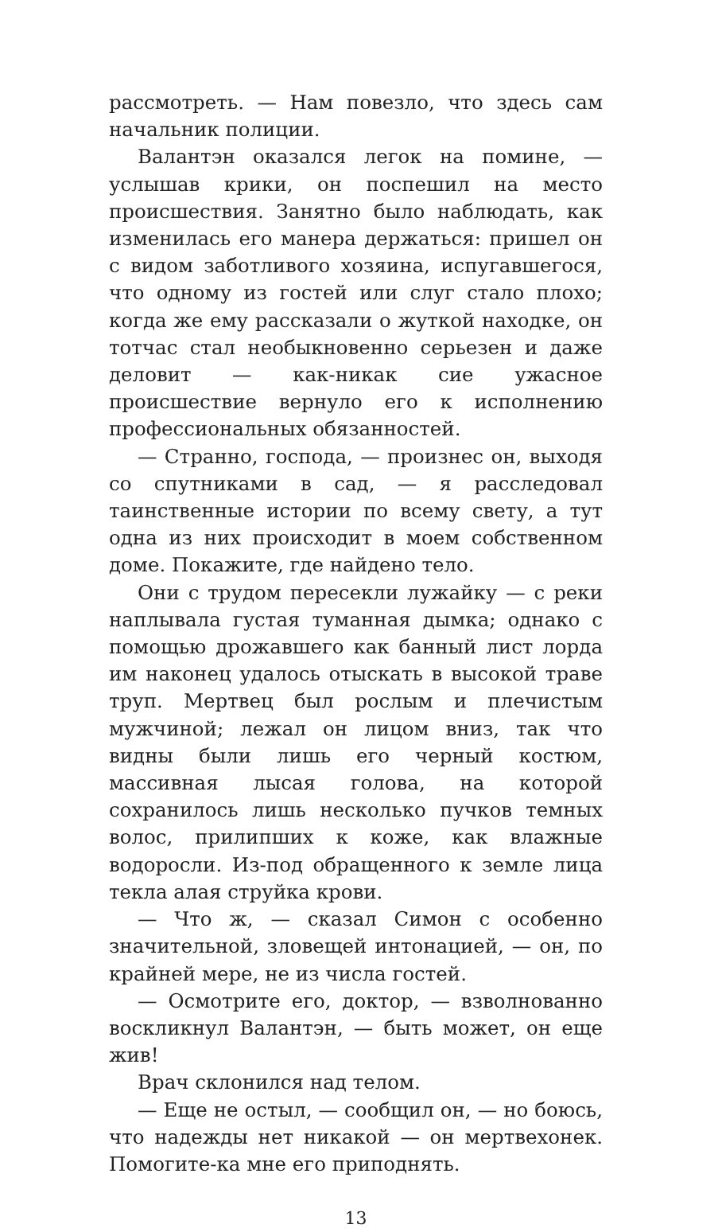рассмотреть. — Нам повезло, что здесь сам начальник полиции.
Валантэн оказался легок на помине, — услышав крики, он поспешил на место происшествия. Занятно было наблюдать, как изменилась его манера держаться: пришел он с видом заботливого хозяина, испугавшегося, что одному из гостей или слуг стало плохо; когда же ему рассказали о жуткой находке, он тотчас стал необыкновенно серьезен и даже деловит — как-никак сие ужасное происшествие вернуло его к исполнению профессиональных обязанностей.
— Странно, господа, — произнес он, выходя со спутниками в сад, — я расследовал таинственные истории по всему свету, а тут одна из них происходит в моем собственном доме. Покажите, где найдено тело.
Они с трудом пересекли лужайку — с реки наплывала густая туманная дымка; однако с помощью дрожавшего как банный лист лорда им наконец удалось отыскать в высокой траве труп. Мертвец был рослым и плечистым мужчиной; лежал он лицом вниз, так что видны были лишь его черный костюм, массивная лысая голова, на которой сохранилось лишь несколько пучков темных волос, прилипших к коже, как влажные водоросли. Из-под обращенного к земле лица текла алая струйка крови.
— Что ж, — сказал Симон с особенно значительной, зловещей интонацией, — он, по крайней мере, не из числа гостей.
— Осмотрите его, доктор, — взволнованно воскликнул Валантэн, — быть может, он еще жив!
Врач склонился над телом.
— Еще не остыл, — сообщил он, — но боюсь, что надежды нет никакой — он мертвехонек. Помогите-ка мне его приподнять.
13